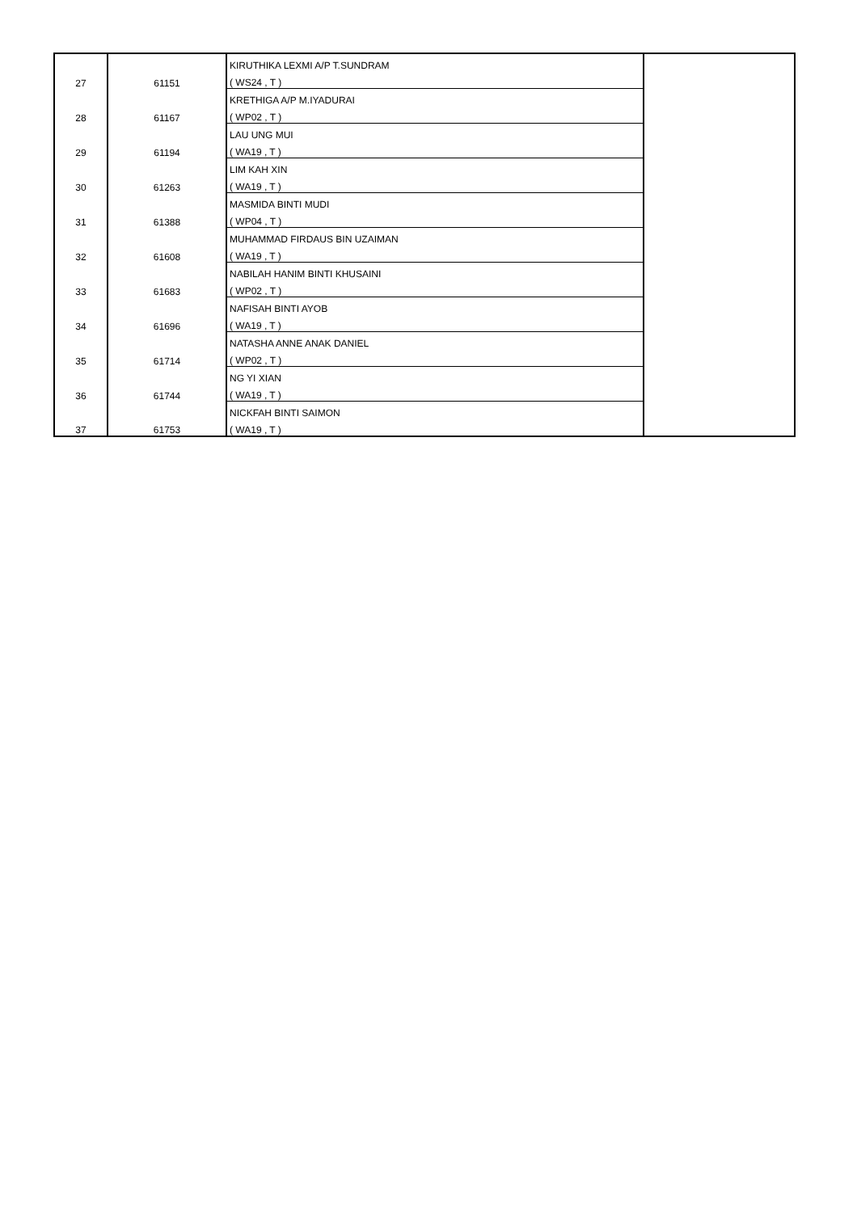| 27 | 61151 | KIRUTHIKA LEXMI A/P T.SUNDRAM | |
| | | ( WS24 , T ) | |
| 28 | 61167 | KRETHIGA A/P M.IYADURAI | |
| | | ( WP02 , T ) | |
| 29 | 61194 | LAU UNG MUI | |
| | | ( WA19 , T ) | |
| 30 | 61263 | LIM KAH XIN | |
| | | ( WA19 , T ) | |
| 31 | 61388 | MASMIDA BINTI MUDI | |
| | | ( WP04 , T ) | |
| 32 | 61608 | MUHAMMAD FIRDAUS BIN UZAIMAN | |
| | | ( WA19 , T ) | |
| 33 | 61683 | NABILAH HANIM BINTI KHUSAINI | |
| | | ( WP02 , T ) | |
| 34 | 61696 | NAFISAH BINTI AYOB | |
| | | ( WA19 , T ) | |
| 35 | 61714 | NATASHA ANNE ANAK DANIEL | |
| | | ( WP02 , T ) | |
| 36 | 61744 | NG YI XIAN | |
| | | ( WA19 , T ) | |
| 37 | 61753 | NICKFAH BINTI SAIMON | |
| | | ( WA19 , T ) | |